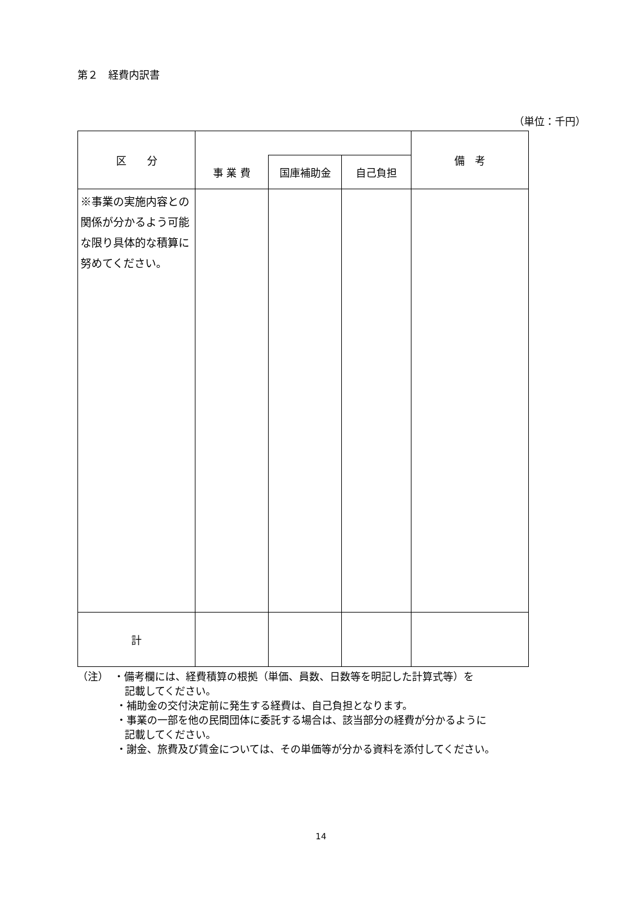第２　経費内訳書
（単位：千円）
| 区 分 | | | | 備 考 |
| --- | --- | --- | --- | --- |
| | 事 業 費 | 国庫補助金 | 自己負担 | |
| ※事業の実施内容との関係が分かるよう可能な限り具体的な積算に努めてください。 | | | | |
| 計 | | | | |
（注）　・備考欄には、経費積算の根拠（単価、員数、日数等を明記した計算式等）を
記載してください。
・補助金の交付決定前に発生する経費は、自己負担となります。
・事業の一部を他の民間団体に委託する場合は、該当部分の経費が分かるように
記載してください。
・謝金、旅費及び賃金については、その単価等が分かる資料を添付してください。
14